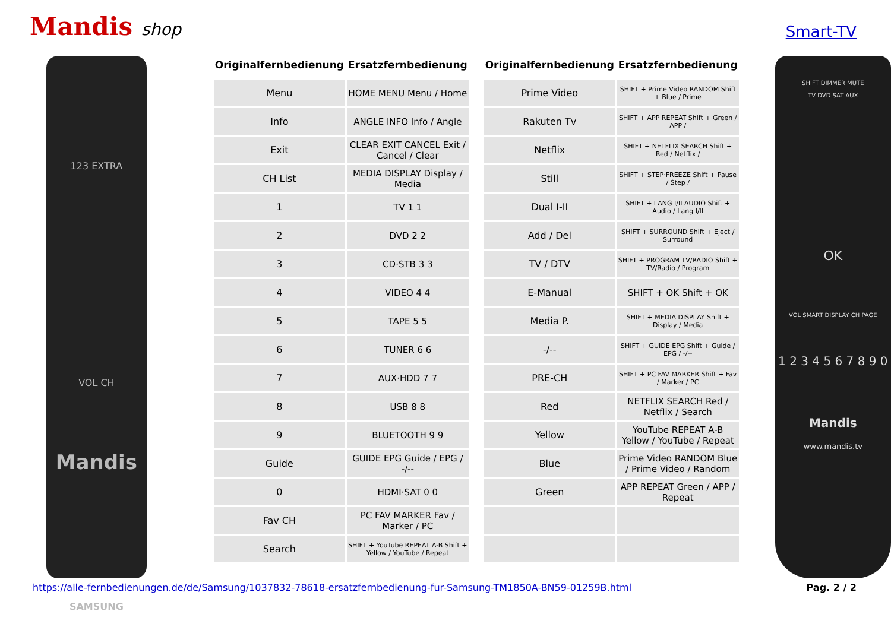Mandis shop
Smart-TV
123 EXTRA
VOL CH
Mandis
SAMSUNG
| Originalfernbedienung | Ersatzfernbedienung |
| --- | --- |
| Menu | HOME MENU Menu / Home |
| Info | ANGLE INFO Info / Angle |
| Exit | CLEAR EXIT CANCEL Exit / Cancel / Clear |
| CH List | MEDIA DISPLAY Display / Media |
| 1 | TV 1 1 |
| 2 | DVD 2 2 |
| 3 | CD·STB 3 3 |
| 4 | VIDEO 4 4 |
| 5 | TAPE 5 5 |
| 6 | TUNER 6 6 |
| 7 | AUX·HDD 7 7 |
| 8 | USB 8 8 |
| 9 | BLUETOOTH 9 9 |
| Guide | GUIDE EPG Guide / EPG / -/-- |
| 0 | HDMI·SAT 0 0 |
| Fav CH | PC FAV MARKER Fav / Marker / PC |
| Search | SHIFT + YouTube REPEAT A-B Shift + Yellow / YouTube / Repeat |
| Originalfernbedienung | Ersatzfernbedienung |
| --- | --- |
| Prime Video | SHIFT + Prime Video RANDOM Shift + Blue / Prime |
| Rakuten Tv | SHIFT + APP REPEAT Shift + Green / APP / |
| Netflix | SHIFT + NETFLIX SEARCH Shift + Red / Netflix / |
| Still | SHIFT + STEP·FREEZE Shift + Pause / Step / |
| Dual I-II | SHIFT + LANG I/II AUDIO Shift + Audio / Lang I/II |
| Add / Del | SHIFT + SURROUND Shift + Eject / Surround |
| TV / DTV | SHIFT + PROGRAM TV/RADIO Shift + TV/Radio / Program |
| E-Manual | SHIFT + OK Shift + OK |
| Media P. | SHIFT + MEDIA DISPLAY Shift + Display / Media |
| -/-- | SHIFT + GUIDE EPG Shift + Guide / EPG / -/-- |
| PRE-CH | SHIFT + PC FAV MARKER Shift + Fav / Marker / PC |
| Red | NETFLIX SEARCH Red / Netflix / Search |
| Yellow | YouTube REPEAT A-B Yellow / YouTube / Repeat |
| Blue | Prime Video RANDOM Blue / Prime Video / Random |
| Green | APP REPEAT Green / APP / Repeat |
SHIFT DIMMER MUTE
TV DVD SAT AUX
OK
VOL SMART DISPLAY CH PAGE
1 2 3 4 5 6 7 8 9 0
Mandis
www.mandis.tv
https://alle-fernbedienungen.de/de/Samsung/1037832-78618-ersatzfernbedienung-fur-Samsung-TM1850A-BN59-01259B.html Pag. 2 / 2